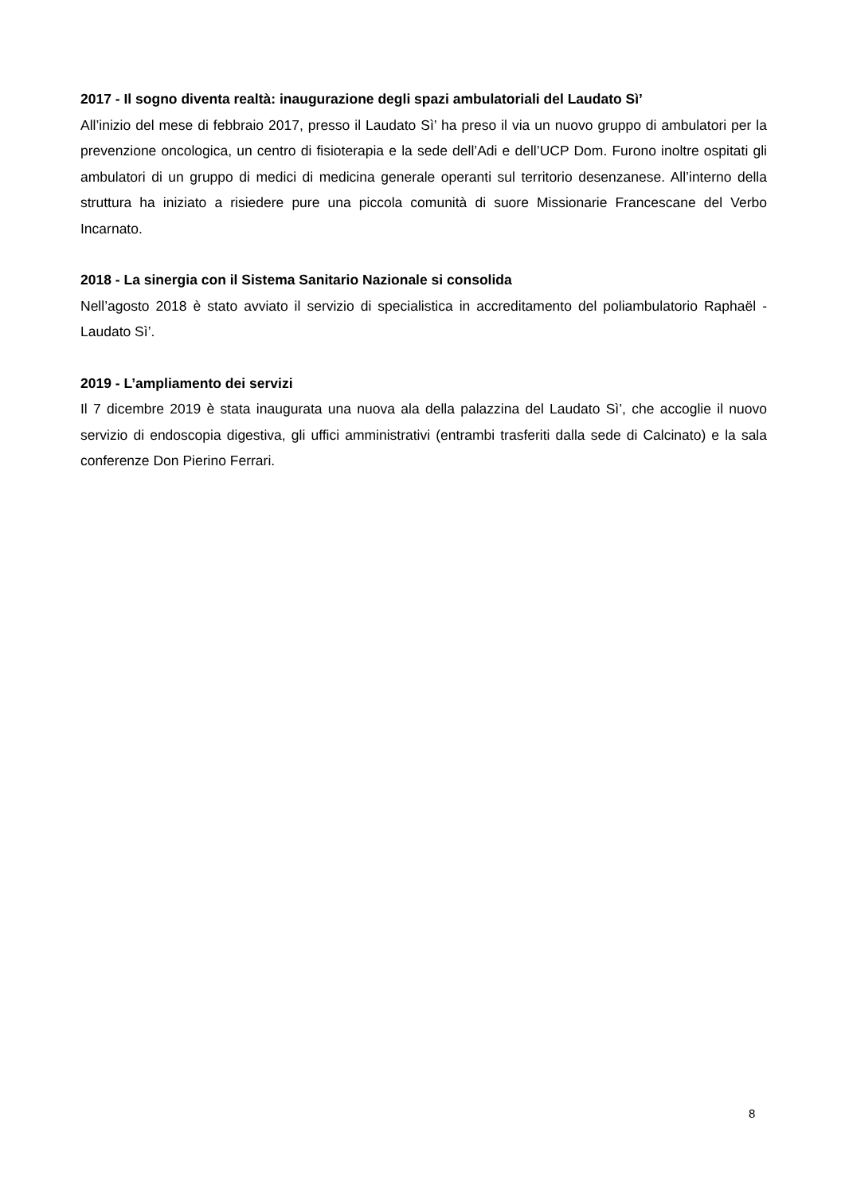2017 - Il sogno diventa realtà: inaugurazione degli spazi ambulatoriali del Laudato Sì’
All’inizio del mese di febbraio 2017, presso il Laudato Sì’ ha preso il via un nuovo gruppo di ambulatori per la prevenzione oncologica, un centro di fisioterapia e la sede dell’Adi e dell’UCP Dom. Furono inoltre ospitati gli ambulatori di un gruppo di medici di medicina generale operanti sul territorio desenzanese. All’interno della struttura ha iniziato a risiedere pure una piccola comunità di suore Missionarie Francescane del Verbo Incarnato.
2018 - La sinergia con il Sistema Sanitario Nazionale si consolida
Nell’agosto 2018 è stato avviato il servizio di specialistica in accreditamento del poliambulatorio Raphaël - Laudato Sì’.
2019 - L’ampliamento dei servizi
Il 7 dicembre 2019 è stata inaugurata una nuova ala della palazzina del Laudato Sì’, che accoglie il nuovo servizio di endoscopia digestiva, gli uffici amministrativi (entrambi trasferiti dalla sede di Calcinato) e la sala conferenze Don Pierino Ferrari.
8